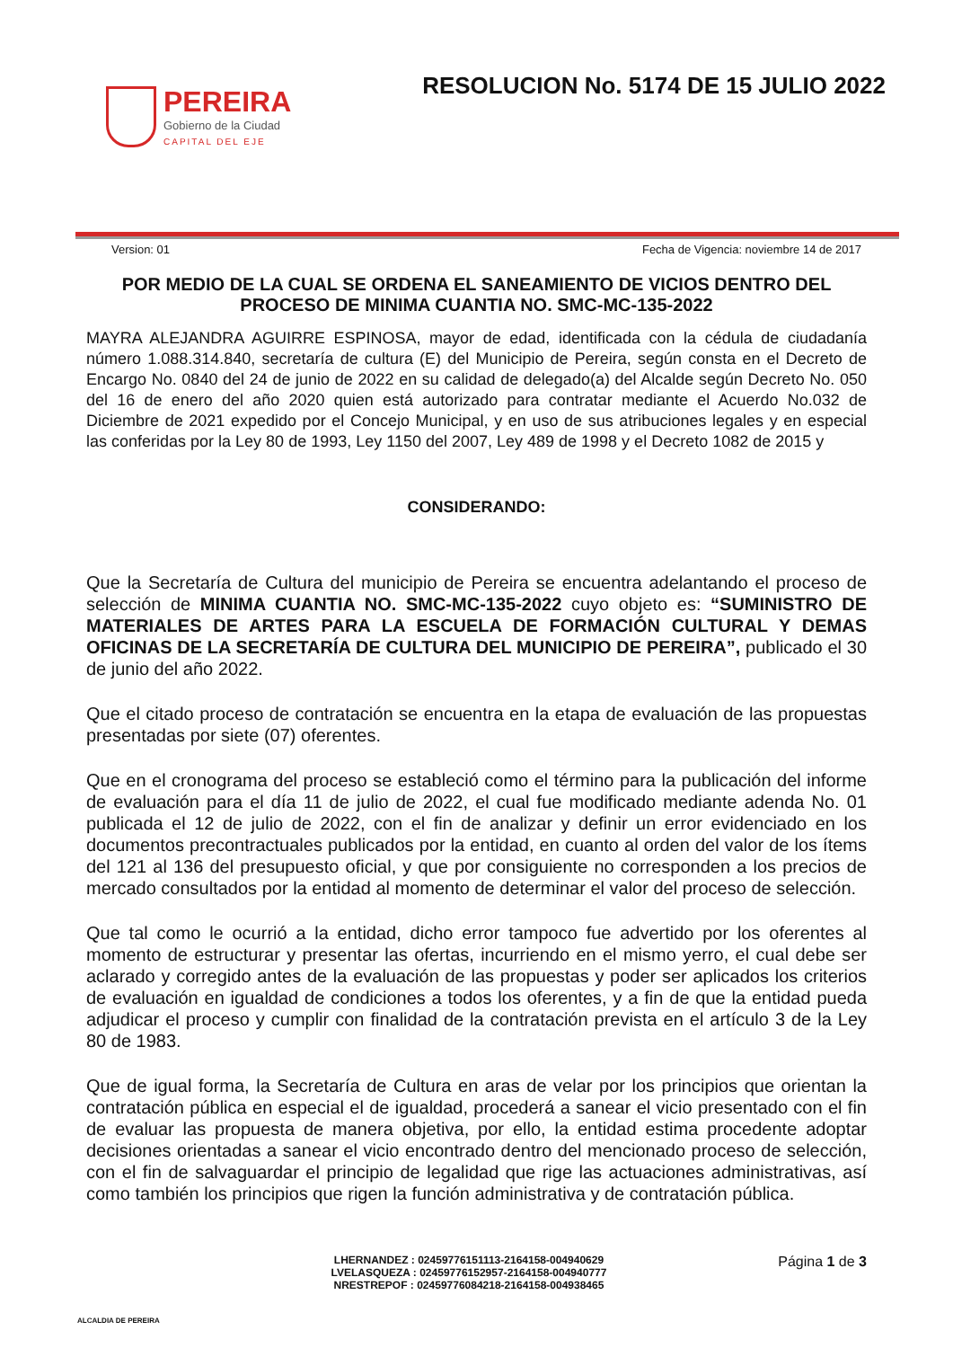PEREIRA
Gobierno de la Ciudad
CAPITAL DEL EJE
RESOLUCION No. 5174 DE 15 JULIO 2022
Version: 01 Fecha de Vigencia: noviembre 14 de 2017
POR MEDIO DE LA CUAL SE ORDENA EL SANEAMIENTO DE VICIOS DENTRO DEL PROCESO DE MINIMA CUANTIA NO. SMC-MC-135-2022
MAYRA ALEJANDRA AGUIRRE ESPINOSA, mayor de edad, identificada con la cédula de ciudadanía número 1.088.314.840, secretaría de cultura (E) del Municipio de Pereira, según consta en el Decreto de Encargo No. 0840 del 24 de junio de 2022 en su calidad de delegado(a) del Alcalde según Decreto No. 050 del 16 de enero del año 2020 quien está autorizado para contratar mediante el Acuerdo No.032 de Diciembre de 2021 expedido por el Concejo Municipal, y en uso de sus atribuciones legales y en especial las conferidas por la Ley 80 de 1993, Ley 1150 del 2007, Ley 489 de 1998 y el Decreto 1082 de 2015 y
CONSIDERANDO:
Que la Secretaría de Cultura del municipio de Pereira se encuentra adelantando el proceso de selección de MINIMA CUANTIA NO. SMC-MC-135-2022 cuyo objeto es: “SUMINISTRO DE MATERIALES DE ARTES PARA LA ESCUELA DE FORMACIÓN CULTURAL Y DEMAS OFICINAS DE LA SECRETARÍA DE CULTURA DEL MUNICIPIO DE PEREIRA”, publicado el 30 de junio del año 2022.
Que el citado proceso de contratación se encuentra en la etapa de evaluación de las propuestas presentadas por siete (07) oferentes.
Que en el cronograma del proceso se estableció como el término para la publicación del informe de evaluación para el día 11 de julio de 2022, el cual fue modificado mediante adenda No. 01 publicada el 12 de julio de 2022, con el fin de analizar y definir un error evidenciado en los documentos precontractuales publicados por la entidad, en cuanto al orden del valor de los ítems del 121 al 136 del presupuesto oficial, y que por consiguiente no corresponden a los precios de mercado consultados por la entidad al momento de determinar el valor del proceso de selección.
Que tal como le ocurrió a la entidad, dicho error tampoco fue advertido por los oferentes al momento de estructurar y presentar las ofertas, incurriendo en el mismo yerro, el cual debe ser aclarado y corregido antes de la evaluación de las propuestas y poder ser aplicados los criterios de evaluación en igualdad de condiciones a todos los oferentes, y a fin de que la entidad pueda adjudicar el proceso y cumplir con finalidad de la contratación prevista en el artículo 3 de la Ley 80 de 1983.
Que de igual forma, la Secretaría de Cultura en aras de velar por los principios que orientan la contratación pública en especial el de igualdad, procederá a sanear el vicio presentado con el fin de evaluar las propuesta de manera objetiva, por ello, la entidad estima procedente adoptar decisiones orientadas a sanear el vicio encontrado dentro del mencionado proceso de selección, con el fin de salvaguardar el principio de legalidad que rige las actuaciones administrativas, así como también los principios que rigen la función administrativa y de contratación pública.
ALCALDIA DE PEREIRA
LHERNANDEZ : 02459776151113-2164158-004940629
LVELASQUEZA : 02459776152957-2164158-004940777
NRESTREPOF : 02459776084218-2164158-004938465
Página 1 de 3